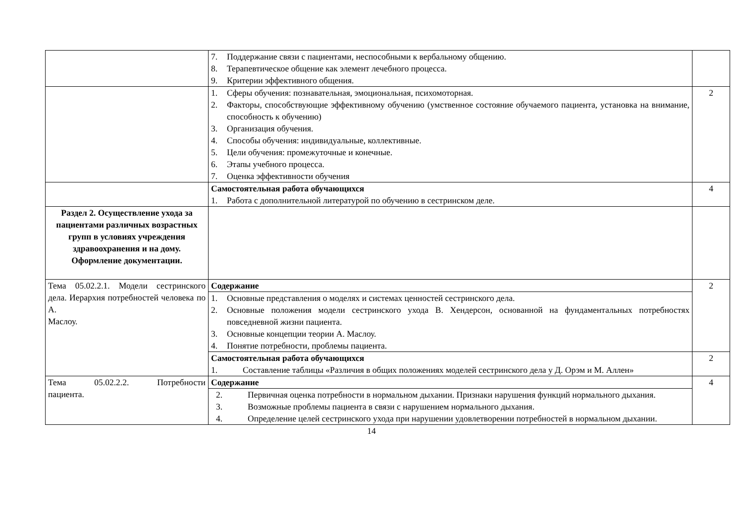| | 7. Поддержание связи с пациентами, неспособными к вербальному общению. 8. Терапевтическое общение как элемент лечебного процесса. 9. Критерии эффективного общения. | |
| | 1. Сферы обучения: познавательная, эмоциональная, психомоторная. 2. Факторы, способствующие эффективному обучению (умственное состояние обучаемого пациента, установка на внимание, способность к обучению) 3. Организация обучения. 4. Способы обучения: индивидуальные, коллективные. 5. Цели обучения: промежуточные и конечные. 6. Этапы учебного процесса. 7. Оценка эффективности обучения | 2 |
| | Самостоятельная работа обучающихся 1. Работа с дополнительной литературой по обучению в сестринском деле. | 4 |
| Раздел 2. Осуществление ухода за пациентами различных возрастных групп в условиях учреждения здравоохранения и на дому. Оформление документации. | | |
| Тема 05.02.2.1. Модели сестринского дела. Иерархия потребностей человека по А. Маслоу. | Содержание 1. Основные представления о моделях и системах ценностей сестринского дела. 2. Основные положения модели сестринского ухода В. Хендерсон, основанной на фундаментальных потребностях повседневной жизни пациента. 3. Основные концепции теории А. Маслоу. 4. Понятие потребности, проблемы пациента. | 2 |
| | Самостоятельная работа обучающихся 1. Составление таблицы «Различия в общих положениях моделей сестринского дела у Д. Орэм и М. Аллен» | 2 |
| Тема 05.02.2.2. Потребности пациента. | Содержание 2. Первичная оценка потребности в нормальном дыхании. Признаки нарушения функций нормального дыхания. 3. Возможные проблемы пациента в связи с нарушением нормального дыхания. 4. Определение целей сестринского ухода при нарушении удовлетворении потребностей в нормальном дыхании. | 4 |
14